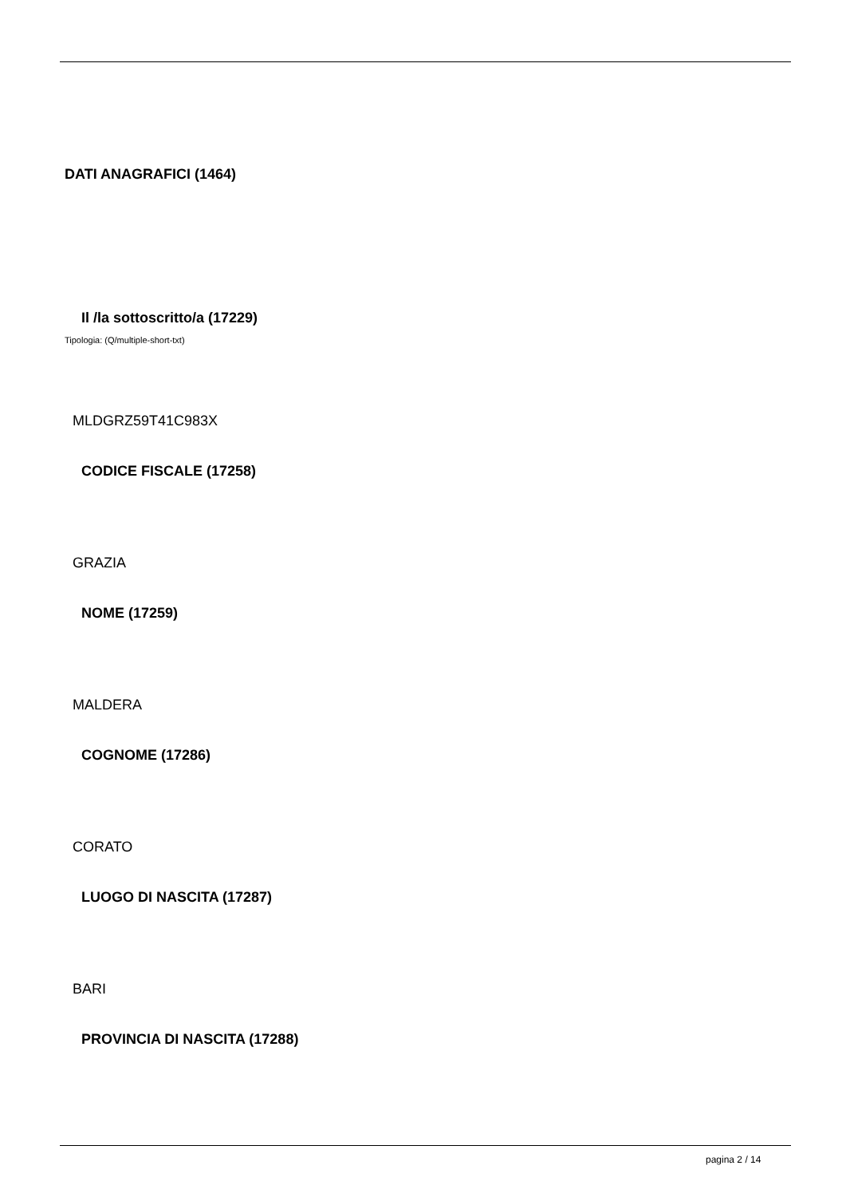DATI ANAGRAFICI (1464)
Il /la sottoscritto/a (17229)
Tipologia: (Q/multiple-short-txt)
MLDGRZ59T41C983X
CODICE FISCALE (17258)
GRAZIA
NOME (17259)
MALDERA
COGNOME (17286)
CORATO
LUOGO DI NASCITA (17287)
BARI
PROVINCIA DI NASCITA (17288)
pagina 2 / 14